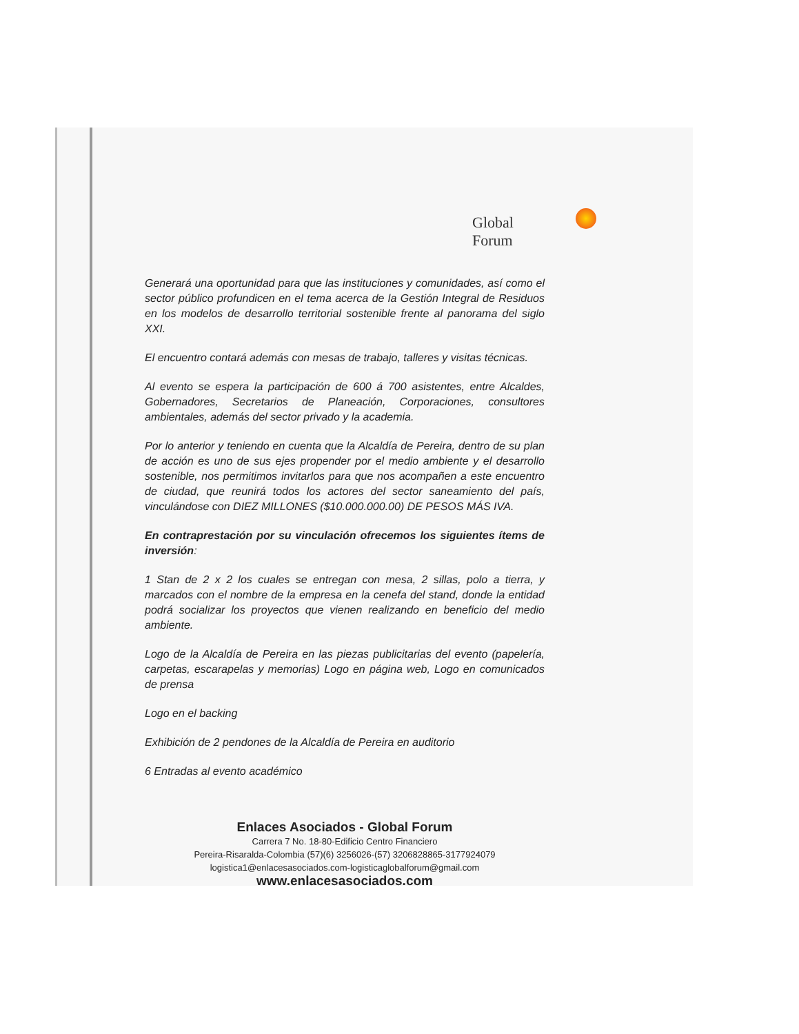Global Forum
Generará una oportunidad para que las instituciones y comunidades, así como el sector público profundicen en el tema acerca de la Gestión Integral de Residuos en los modelos de desarrollo territorial sostenible frente al panorama del siglo XXI.
El encuentro contará además con mesas de trabajo, talleres y visitas técnicas.
Al evento se espera la participación de 600 á 700 asistentes, entre Alcaldes, Gobernadores, Secretarios de Planeación, Corporaciones, consultores ambientales, además del sector privado y la academia.
Por lo anterior y teniendo en cuenta que la Alcaldía de Pereira, dentro de su plan de acción es uno de sus ejes propender por el medio ambiente y el desarrollo sostenible, nos permitimos invitarlos para que nos acompañen a este encuentro de ciudad, que reunirá todos los actores del sector saneamiento del país, vinculándose con DIEZ MILLONES ($10.000.000.00) DE PESOS MÁS IVA.
En contraprestación por su vinculación ofrecemos los siguientes ítems de inversión:
1 Stan de 2 x 2 los cuales se entregan con mesa, 2 sillas, polo a tierra, y marcados con el nombre de la empresa en la cenefa del stand, donde la entidad podrá socializar los proyectos que vienen realizando en beneficio del medio ambiente.
Logo de la Alcaldía de Pereira en las piezas publicitarias del evento (papelería, carpetas, escarapelas y memorias) Logo en página web, Logo en comunicados de prensa
Logo en el backing
Exhibición de 2 pendones de la Alcaldía de Pereira en auditorio
6 Entradas al evento académico
Enlaces Asociados - Global Forum
Carrera 7 No. 18-80-Edificio Centro Financiero
Pereira-Risaralda-Colombia (57)(6) 3256026-(57) 3206828865-3177924079
logistica1@enlacesasociados.com-logisticaglobalforum@gmail.com
www.enlacesasociados.com